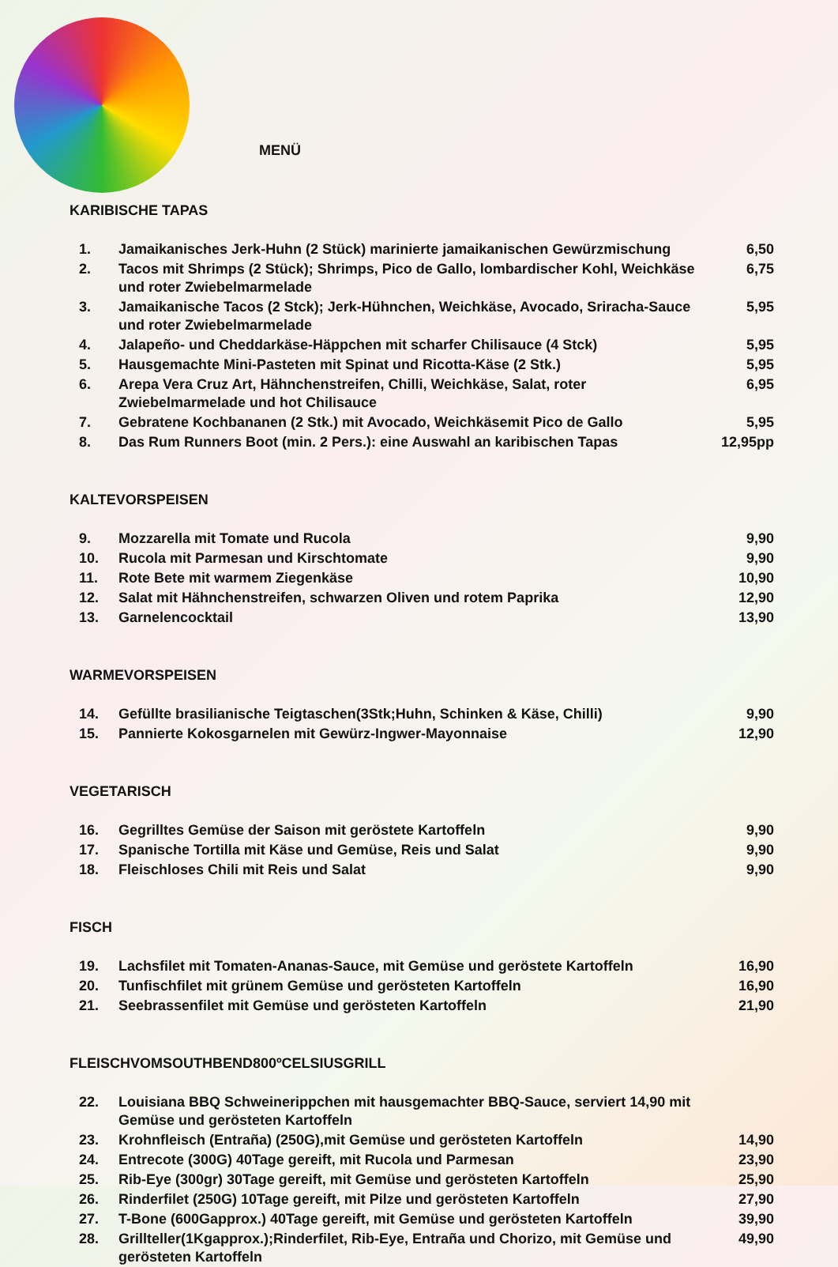MENÜ
KARIBISCHE TAPAS
| 1. | Jamaikanisches Jerk-Huhn (2 Stück) marinierte jamaikanischen Gewürzmischung | 6,50 |
| 2. | Tacos mit Shrimps (2 Stück); Shrimps, Pico de Gallo, lombardischer Kohl, Weichkäse und roter Zwiebelmarmelade | 6,75 |
| 3. | Jamaikanische Tacos (2 Stck); Jerk-Hühnchen, Weichkäse, Avocado, Sriracha-Sauce und roter Zwiebelmarmelade | 5,95 |
| 4. | Jalapeño- und Cheddarkäse-Häppchen mit scharfer Chilisauce (4 Stck) | 5,95 |
| 5. | Hausgemachte Mini-Pasteten mit Spinat und Ricotta-Käse (2 Stk.) | 5,95 |
| 6. | Arepa Vera Cruz Art, Hähnchenstreifen, Chilli, Weichkäse, Salat, roter Zwiebelmarmelade und hot Chilisauce | 6,95 |
| 7. | Gebratene Kochbananen (2 Stk.) mit Avocado, Weichkäsemit Pico de Gallo | 5,95 |
| 8. | Das Rum Runners Boot (min. 2 Pers.): eine Auswahl an karibischen Tapas | 12,95pp |
KALTEVORSPEISEN
| 9. | Mozzarella mit Tomate und Rucola | 9,90 |
| 10. | Rucola mit Parmesan und Kirschtomate | 9,90 |
| 11. | Rote Bete mit warmem Ziegenkäse | 10,90 |
| 12. | Salat mit Hähnchenstreifen, schwarzen Oliven und rotem Paprika | 12,90 |
| 13. | Garnelencocktail | 13,90 |
WARMEVORSPEISEN
| 14. | Gefüllte brasilianische Teigtaschen(3Stk;Huhn, Schinken & Käse, Chilli) | 9,90 |
| 15. | Pannierte Kokosgarnelen mit Gewürz-Ingwer-Mayonnaise | 12,90 |
VEGETARISCH
| 16. | Gegrilltes Gemüse der Saison mit geröstete Kartoffeln | 9,90 |
| 17. | Spanische Tortilla mit Käse und Gemüse, Reis und Salat | 9,90 |
| 18. | Fleischloses Chili mit Reis und Salat | 9,90 |
FISCH
| 19. | Lachsfilet mit Tomaten-Ananas-Sauce, mit Gemüse und geröstete Kartoffeln | 16,90 |
| 20. | Tunfischfilet mit grünem Gemüse und gerösteten Kartoffeln | 16,90 |
| 21. | Seebrassenfilet mit Gemüse und gerösteten Kartoffeln | 21,90 |
FLEISCHVOMSOUTHBEND800ºCELSIUSGRILL
| 22. | Louisiana BBQ Schweinerippchen mit hausgemachter BBQ-Sauce, serviert 14,90 mit Gemüse und gerösteten Kartoffeln | |
| 23. | Krohnfleisch (Entraña) (250G),mit Gemüse und gerösteten Kartoffeln | 14,90 |
| 24. | Entrecote (300G) 40Tage gereift, mit Rucola und Parmesan | 23,90 |
| 25. | Rib-Eye (300gr) 30Tage gereift, mit Gemüse und gerösteten Kartoffeln | 25,90 |
| 26. | Rinderfilet (250G) 10Tage gereift, mit Pilze und gerösteten Kartoffeln | 27,90 |
| 27. | T-Bone (600Gapprox.) 40Tage gereift, mit Gemüse und gerösteten Kartoffeln | 39,90 |
| 28. | Grillteller(1Kgapprox.);Rinderfilet, Rib-Eye, Entraña und Chorizo, mit Gemüse und gerösteten Kartoffeln | 49,90 |